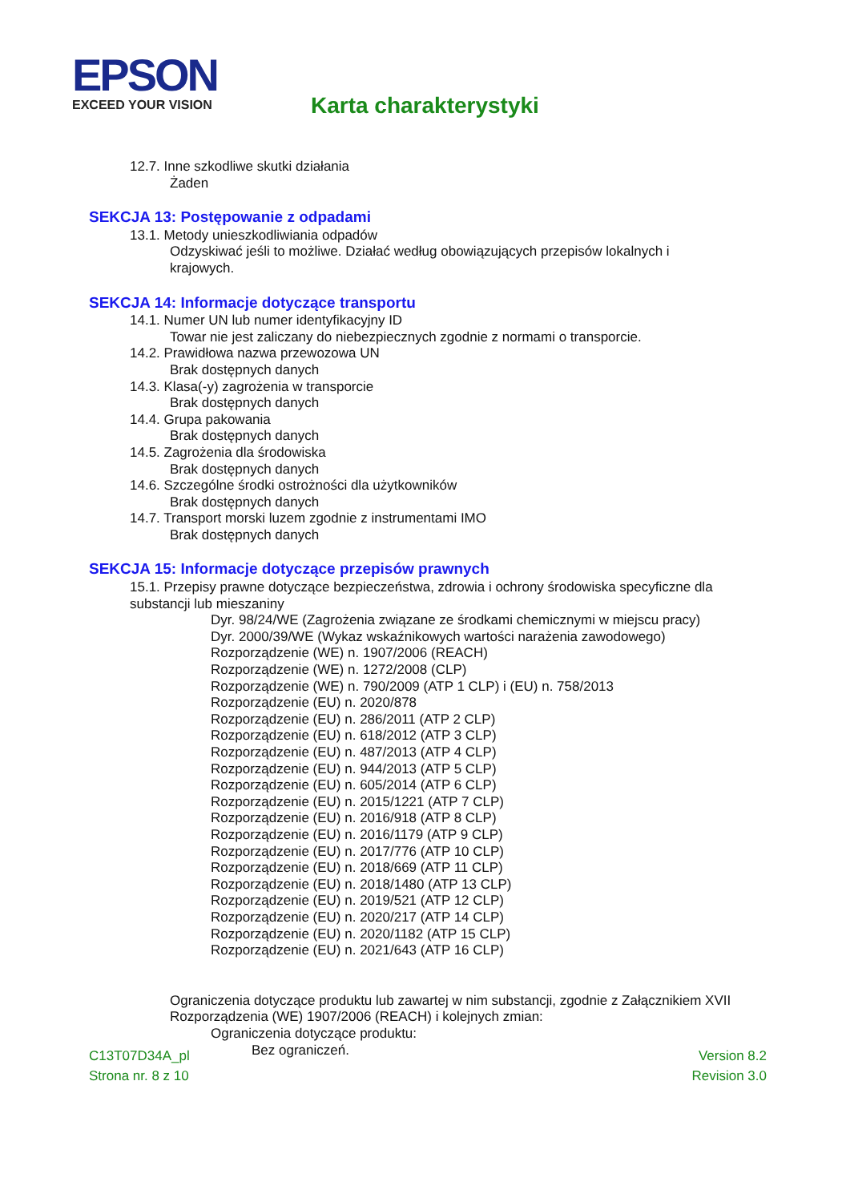EPSON
EXCEED YOUR VISION
Karta charakterystyki
12.7. Inne szkodliwe skutki działania
Żaden
SEKCJA 13: Postępowanie z odpadami
13.1. Metody unieszkodliwiania odpadów
Odzyskiwać jeśli to możliwe. Działać według obowiązujących przepisów lokalnych i
krajowych.
SEKCJA 14: Informacje dotyczące transportu
14.1. Numer UN lub numer identyfikacyjny ID
Towar nie jest zaliczany do niebezpiecznych zgodnie z normami o transporcie.
14.2. Prawidłowa nazwa przewozowa UN
Brak dostępnych danych
14.3. Klasa(-y) zagrożenia w transporcie
Brak dostępnych danych
14.4. Grupa pakowania
Brak dostępnych danych
14.5. Zagrożenia dla środowiska
Brak dostępnych danych
14.6. Szczególne środki ostrożności dla użytkowników
Brak dostępnych danych
14.7. Transport morski luzem zgodnie z instrumentami IMO
Brak dostępnych danych
SEKCJA 15: Informacje dotyczące przepisów prawnych
15.1. Przepisy prawne dotyczące bezpieczeństwa, zdrowia i ochrony środowiska specyficzne dla
substancji lub mieszaniny
Dyr. 98/24/WE (Zagrożenia związane ze środkami chemicznymi w miejscu pracy)
Dyr. 2000/39/WE (Wykaz wskaźnikowych wartości narażenia zawodowego)
Rozporządzenie (WE) n. 1907/2006 (REACH)
Rozporządzenie (WE) n. 1272/2008 (CLP)
Rozporządzenie (WE) n. 790/2009 (ATP 1 CLP) i (EU) n. 758/2013
Rozporządzenie (EU) n. 2020/878
Rozporządzenie (EU) n. 286/2011 (ATP 2 CLP)
Rozporządzenie (EU) n. 618/2012 (ATP 3 CLP)
Rozporządzenie (EU) n. 487/2013 (ATP 4 CLP)
Rozporządzenie (EU) n. 944/2013 (ATP 5 CLP)
Rozporządzenie (EU) n. 605/2014 (ATP 6 CLP)
Rozporządzenie (EU) n. 2015/1221 (ATP 7 CLP)
Rozporządzenie (EU) n. 2016/918 (ATP 8 CLP)
Rozporządzenie (EU) n. 2016/1179 (ATP 9 CLP)
Rozporządzenie (EU) n. 2017/776 (ATP 10 CLP)
Rozporządzenie (EU) n. 2018/669 (ATP 11 CLP)
Rozporządzenie (EU) n. 2018/1480 (ATP 13 CLP)
Rozporządzenie (EU) n. 2019/521 (ATP 12 CLP)
Rozporządzenie (EU) n. 2020/217 (ATP 14 CLP)
Rozporządzenie (EU) n. 2020/1182 (ATP 15 CLP)
Rozporządzenie (EU) n. 2021/643 (ATP 16 CLP)
Ograniczenia dotyczące produktu lub zawartej w nim substancji, zgodnie z Załącznikiem XVII
Rozporządzenia (WE) 1907/2006 (REACH) i kolejnych zmian:
Ograniczenia dotyczące produktu:
Bez ograniczeń.
C13T07D34A_pl Version 8.2
Strona nr. 8 z 10 Revision 3.0